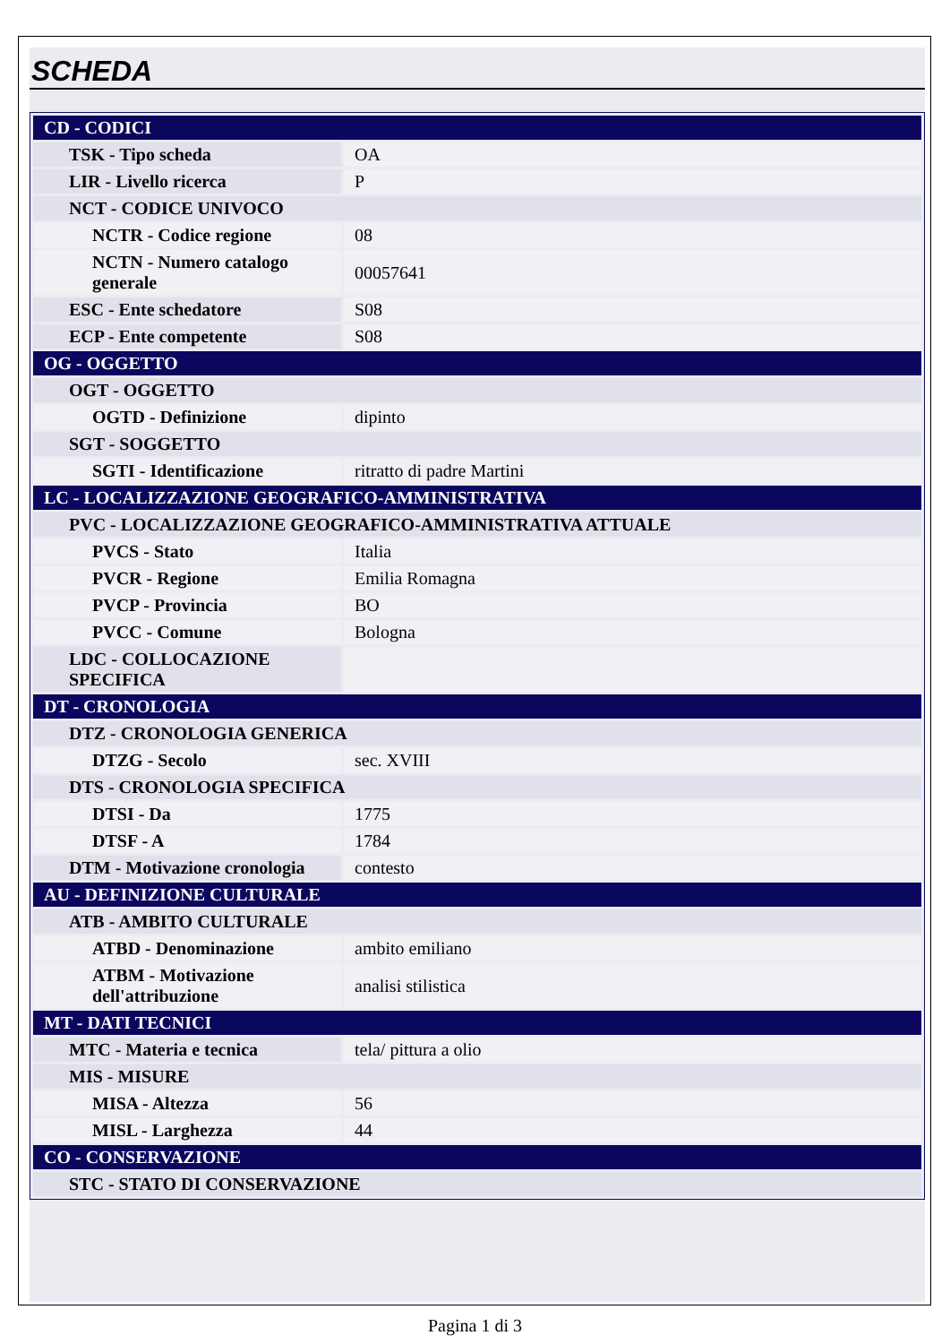SCHEDA
| CD - CODICI | |
| TSK - Tipo scheda | OA |
| LIR - Livello ricerca | P |
| NCT - CODICE UNIVOCO | |
| NCTR - Codice regione | 08 |
| NCTN - Numero catalogo generale | 00057641 |
| ESC - Ente schedatore | S08 |
| ECP - Ente competente | S08 |
| OG - OGGETTO | |
| OGT - OGGETTO | |
| OGTD - Definizione | dipinto |
| SGT - SOGGETTO | |
| SGTI - Identificazione | ritratto di padre Martini |
| LC - LOCALIZZAZIONE GEOGRAFICO-AMMINISTRATIVA | |
| PVC - LOCALIZZAZIONE GEOGRAFICO-AMMINISTRATIVA ATTUALE | |
| PVCS - Stato | Italia |
| PVCR - Regione | Emilia Romagna |
| PVCP - Provincia | BO |
| PVCC - Comune | Bologna |
| LDC - COLLOCAZIONE SPECIFICA | |
| DT - CRONOLOGIA | |
| DTZ - CRONOLOGIA GENERICA | |
| DTZG - Secolo | sec. XVIII |
| DTS - CRONOLOGIA SPECIFICA | |
| DTSI - Da | 1775 |
| DTSF - A | 1784 |
| DTM - Motivazione cronologia | contesto |
| AU - DEFINIZIONE CULTURALE | |
| ATB - AMBITO CULTURALE | |
| ATBD - Denominazione | ambito emiliano |
| ATBM - Motivazione dell'attribuzione | analisi stilistica |
| MT - DATI TECNICI | |
| MTC - Materia e tecnica | tela/ pittura a olio |
| MIS - MISURE | |
| MISA - Altezza | 56 |
| MISL - Larghezza | 44 |
| CO - CONSERVAZIONE | |
| STC - STATO DI CONSERVAZIONE | |
Pagina 1 di 3